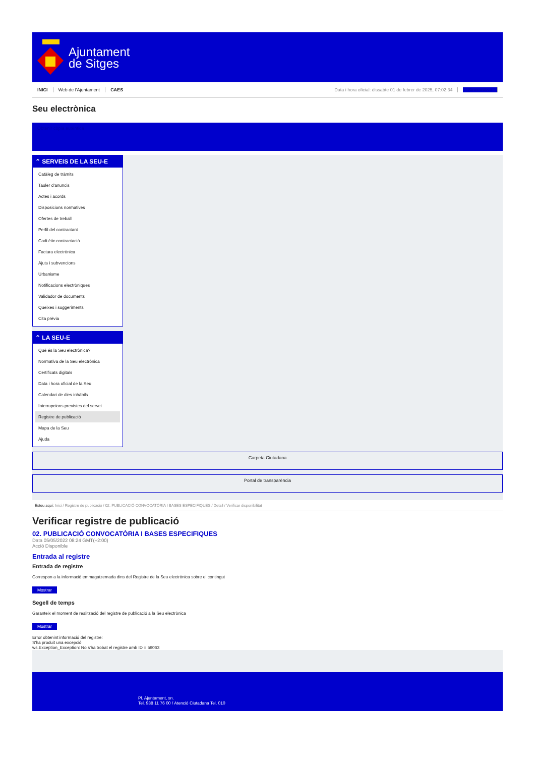Ajuntament
de Sitges
INICI Web de l'Ajuntament CAES Data i hora oficial: dissabte 01 de febrer de 2025, 07:02:34 Sincronitzar
Seu electrònica
Obtenir còpia autèntica
⌃ SERVEIS DE LA SEU-E
Catàleg de tràmits
Tauler d'anuncis
Actes i acords
Disposicions normatives
Ofertes de treball
Perfil del contractant
Codi ètic contractació
Factura electrònica
Ajuts i subvencions
Urbanisme
Notificacions electròniques
Validador de documents
Queixes i suggeriments
Cita prèvia
⌃ LA SEU-E
Què és la Seu electrònica?
Normativa de la Seu electrònica
Certificats digitals
Data i hora oficial de la Seu
Calendari de dies inhàbils
Interrupcions previstes del servei
Registre de publicació
Mapa de la Seu
Ajuda
Carpeta Ciutadana
Portal de transparència
Esteu aquí: Inici / Registre de publicació / 02. PUBLICACIÓ CONVOCATÒRIA I BASES ESPECIFIQUES / Detall / Verificar disponibilitat
Verificar registre de publicació
02. PUBLICACIÓ CONVOCATÒRIA I BASES ESPECIFIQUES
Data 05/05/2022 08:24 GMT(+2:00)
Acció Disponible
Entrada al registre
Entrada de registre
Correspon a la informació emmagatzemada dins del Registre de la Seu electrònica sobre el contingut
Mostrar
Segell de temps
Garanteix el moment de realització del registre de publicació a la Seu electrònica
Mostrar
Error obtenint informació del registre:
S'ha produit una excepció
ws.Exception_Exception: No s'ha trobat el registre amb ID = 56063
Pl. Ajuntament, sn.
Tel. 938 11 76 00 / Atenció Ciutadana Tel. 010